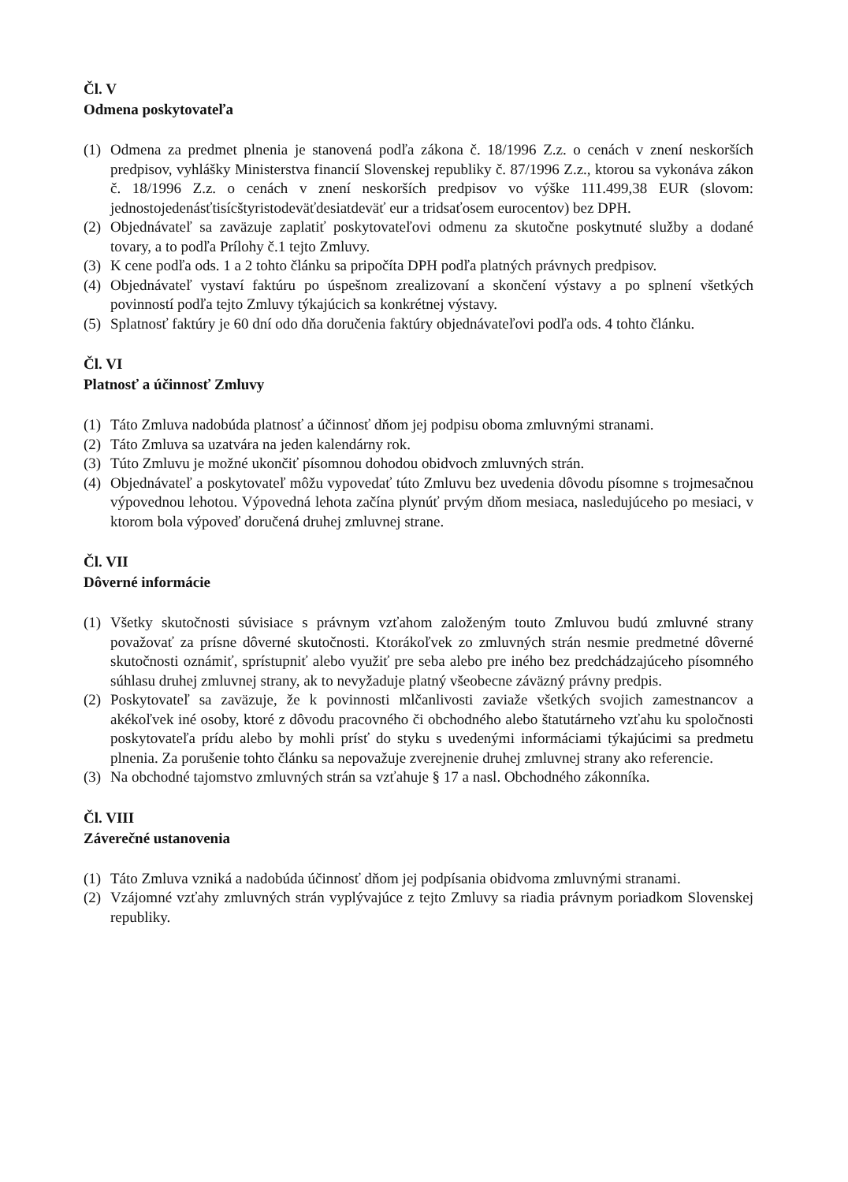Čl. V
Odmena poskytovateľa
(1) Odmena za predmet plnenia je stanovená podľa zákona č. 18/1996 Z.z. o cenách v znení neskorších predpisov, vyhlášky Ministerstva financií Slovenskej republiky č. 87/1996 Z.z., ktorou sa vykonáva zákon č. 18/1996 Z.z. o cenách v znení neskorších predpisov vo výške 111.499,38 EUR (slovom: jednostojedenásťtisícštyristodeväťdesiatdeväť eur a tridsaťosem eurocentov) bez DPH.
(2) Objednávateľ sa zaväzuje zaplatiť poskytovateľovi odmenu za skutočne poskytnuté služby a dodané tovary, a to podľa Prílohy č.1 tejto Zmluvy.
(3) K cene podľa ods. 1 a 2 tohto článku sa pripočíta DPH podľa platných právnych predpisov.
(4) Objednávateľ vystaví faktúru po úspešnom zrealizovaní a skončení výstavy a po splnení všetkých povinností podľa tejto Zmluvy týkajúcich sa konkrétnej výstavy.
(5) Splatnosť faktúry je 60 dní odo dňa doručenia faktúry objednávateľovi podľa ods. 4 tohto článku.
Čl. VI
Platnosť a účinnosť Zmluvy
(1) Táto Zmluva nadobúda platnosť a účinnosť dňom jej podpisu oboma zmluvnými stranami.
(2) Táto Zmluva sa uzatvára na jeden kalendárny rok.
(3) Túto Zmluvu je možné ukončiť písomnou dohodou obidvoch zmluvných strán.
(4) Objednávateľ a poskytovateľ môžu vypovedať túto Zmluvu bez uvedenia dôvodu písomne s trojmesačnou výpovednou lehotou. Výpovedná lehota začína plynúť prvým dňom mesiaca, nasledujúceho po mesiaci, v ktorom bola výpoveď doručená druhej zmluvnej strane.
Čl. VII
Dôverné informácie
(1) Všetky skutočnosti súvisiace s právnym vzťahom založeným touto Zmluvou budú zmluvné strany považovať za prísne dôverné skutočnosti. Ktorákoľvek zo zmluvných strán nesmie predmetné dôverné skutočnosti oznámiť, sprístupniť alebo využiť pre seba alebo pre iného bez predchádzajúceho písomného súhlasu druhej zmluvnej strany, ak to nevyžaduje platný všeobecne záväzný právny predpis.
(2) Poskytovateľ sa zaväzuje, že k povinnosti mlčanlivosti zaviaže všetkých svojich zamestnancov a akékoľvek iné osoby, ktoré z dôvodu pracovného či obchodného alebo štatutárneho vzťahu ku spoločnosti poskytovateľa prídu alebo by mohli prísť do styku s uvedenými informáciami týkajúcimi sa predmetu plnenia. Za porušenie tohto článku sa nepovažuje zverejnenie druhej zmluvnej strany ako referencie.
(3) Na obchodné tajomstvo zmluvných strán sa vzťahuje § 17 a nasl. Obchodného zákonníka.
Čl. VIII
Záverečné ustanovenia
(1) Táto Zmluva vzniká a nadobúda účinnosť dňom jej podpísania obidvoma zmluvnými stranami.
(2) Vzájomné vzťahy zmluvných strán vyplývajúce z tejto Zmluvy sa riadia právnym poriadkom Slovenskej republiky.